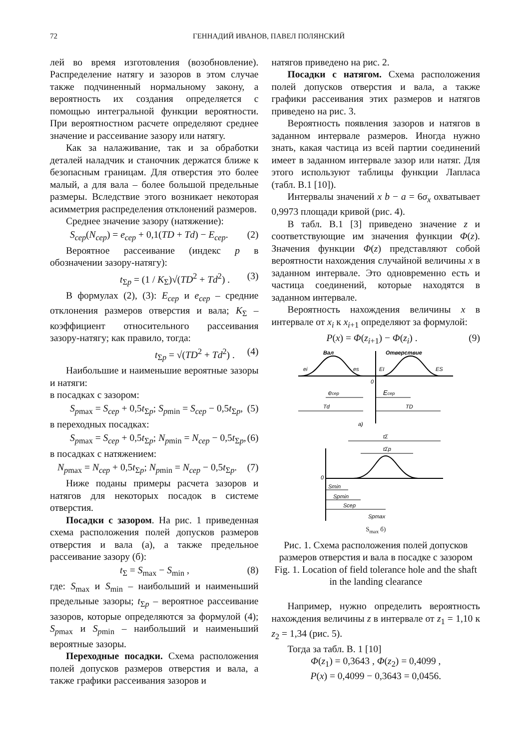72 ГЕННАДИЙ ИВАНОВ, ПАВЕЛ ПОЛЯНСКИЙ
лей во время изготовления (возобновление). Распределение натягу и зазоров в этом случае также подчиненный нормальному закону, а вероятность их создания определяется с помощью интегральной функции вероятности. При вероятностном расчете определяют среднее значение и рассеивание зазору или натягу.
Как за налаживание, так и за обработки деталей наладчик и станочник держатся ближе к безопасным границам. Для отверстия это более малый, а для вала – более большой предельные размеры. Вследствие этого возникает некоторая асимметрия распределения отклонений размеров.
Среднее значение зазору (натяжение):
S<sub>сер</sub>(N<sub>сер</sub>) = e<sub>сер</sub> + 0,1(TD + Td) − E<sub>сер</sub>. (2)
Вероятное рассеивание (индекс p в обозначении зазору-натягу):
t<sub>Σp</sub> = (1 / K<sub>Σ</sub>)√(TD<sup>2</sup> + Td<sup>2</sup>) . (3)
В формулах (2), (3): E<sub>сер</sub> и e<sub>сер</sub> – средние отклонения размеров отверстия и вала; K<sub>Σ</sub> – коэффициент относительного рассеивания зазору-натягу; как правило, тогда:
t<sub>Σp</sub> = √(TD<sup>2</sup> + Td<sup>2</sup>) . (4)
Наибольшие и наименьшие вероятные зазоры и натяги:
в посадках с зазором:
S<sub>pmax</sub> = S<sub>сер</sub> + 0,5t<sub>Σp</sub>; S<sub>pmin</sub> = S<sub>сер</sub> − 0,5t<sub>Σp</sub>, (5)
в переходных посадках:
S<sub>pmax</sub> = S<sub>сер</sub> + 0,5t<sub>Σp</sub>; N<sub>pmin</sub> = N<sub>сер</sub> − 0,5t<sub>Σp</sub>, (6)
в посадках с натяжением:
N<sub>pmax</sub> = N<sub>сер</sub> + 0,5t<sub>Σp</sub>; N<sub>pmin</sub> = N<sub>сер</sub> − 0,5t<sub>Σp</sub>. (7)
Ниже поданы примеры расчета зазоров и натягов для некоторых посадок в системе отверстия.
Посадки с зазором. На рис. 1 приведенная схема расположения полей допусков размеров отверстия и вала (а), а также предельное рассеивание зазору (б):
t<sub>Σ</sub> = S<sub>max</sub> − S<sub>min</sub> , (8)
где: S<sub>max</sub> и S<sub>min</sub> – наибольший и наименьший предельные зазоры; t<sub>Σp</sub> – вероятное рассеивание зазоров, которые определяются за формулой (4); S<sub>pmax</sub> и S<sub>pmin</sub> – наибольший и наименьший вероятные зазоры.
Переходные посадки. Схема расположения полей допусков размеров отверстия и вала, а также графики рассеивания зазоров и
натягов приведено на рис. 2.
Посадки с натягом. Схема расположения полей допусков отверстия и вала, а также графики рассеивания этих размеров и натягов приведено на рис. 3.
Вероятность появления зазоров и натягов в заданном интервале размеров. Иногда нужно знать, какая частица из всей партии соединений имеет в заданном интервале зазор или натяг. Для этого используют таблицы функции Лапласа (табл. B.1 [10]).
Интервалы значений x b − a = 6σ<sub>x</sub> охватывает 0,9973 площади кривой (рис. 4).
В табл. B.1 [3] приведено значение z и соответствующие им значения функции Φ(z). Значения функции Φ(z) представляют собой вероятности нахождения случайной величины x в заданном интервале. Это одновременно есть и частица соединений, которые находятся в заданном интервале.
Вероятность нахождения величины x в интервале от x<sub>i</sub> к x<sub>i+1</sub> определяют за формулой:
P(x) = Φ(z<sub>i+1</sub>) − Φ(z<sub>i</sub>) . (9)
Вал
Отверствие
ei
es
EI
ES
0
ecep
Ecep
Td
TD
а)
tΣ
tΣp
0
Smin
Spmin
Scep
Spmax
S<sub>max</sub> б)
Рис. 1. Схема расположения полей допусков размеров отверстия и вала в посадке с зазором
Fig. 1. Location of field tolerance hole and the shaft in the landing clearance
Например, нужно определить вероятность нахождения величины z в интервале от z<sub>1</sub> = 1,10 к z<sub>2</sub> = 1,34 (рис. 5).
Тогда за табл. B. 1 [10]
Φ(z<sub>1</sub>) = 0,3643 , Φ(z<sub>2</sub>) = 0,4099 ,
P(x) = 0,4099 − 0,3643 = 0,0456.